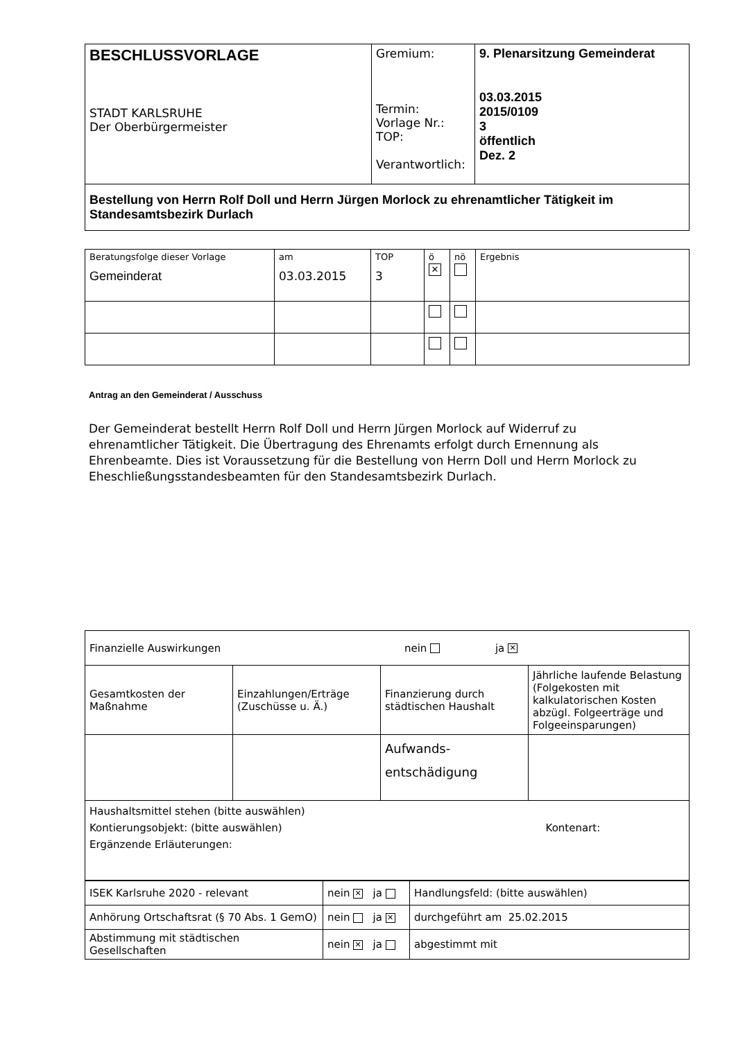| BESCHLUSSVORLAGE STADT KARLSRUHE Der Oberbürgermeister | Gremium: Termin: Vorlage Nr.: TOP: Verantwortlich: | 9. Plenarsitzung Gemeinderat 03.03.2015 2015/0109 3 öffentlich Dez. 2 |
| Bestellung von Herrn Rolf Doll und Herrn Jürgen Morlock zu ehrenamtlicher Tätigkeit im Standesamtsbezirk Durlach | | |
| Beratungsfolge dieser Vorlage Gemeinderat | am 03.03.2015 | TOP 3 | ö ✕ | nö | Ergebnis |
Antrag an den Gemeinderat / Ausschuss
Der Gemeinderat bestellt Herrn Rolf Doll und Herrn Jürgen Morlock auf Widerruf zu ehrenamtlicher Tätigkeit. Die Übertragung des Ehrenamts erfolgt durch Ernennung als Ehrenbeamte. Dies ist Voraussetzung für die Bestellung von Herrn Doll und Herrn Morlock zu Eheschließungsstandesbeamten für den Standesamtsbezirk Durlach.
| Finanzielle Auswirkungen nein ja ✕ | | | |
| Gesamtkosten der Maßnahme | Einzahlungen/Erträge (Zuschüsse u. Ä.) | Finanzierung durch städtischen Haushalt | Jährliche laufende Belastung (Folgekosten mit kalkulatorischen Kosten abzügl. Folgeerträge und Folgeeinsparungen) |
| | | Aufwands- entschädigung | |
| Haushaltsmittel stehen (bitte auswählen) Kontierungsobjekt: (bitte auswählen) Kontenart: Ergänzende Erläuterungen: | | | |
| ISEK Karlsruhe 2020 - relevant | nein ✕ ja | Handlungsfeld: (bitte auswählen) |
| Anhörung Ortschaftsrat (§ 70 Abs. 1 GemO) | nein ja ✕ | durchgeführt am 25.02.2015 |
| Abstimmung mit städtischen Gesellschaften | nein ✕ ja | abgestimmt mit |